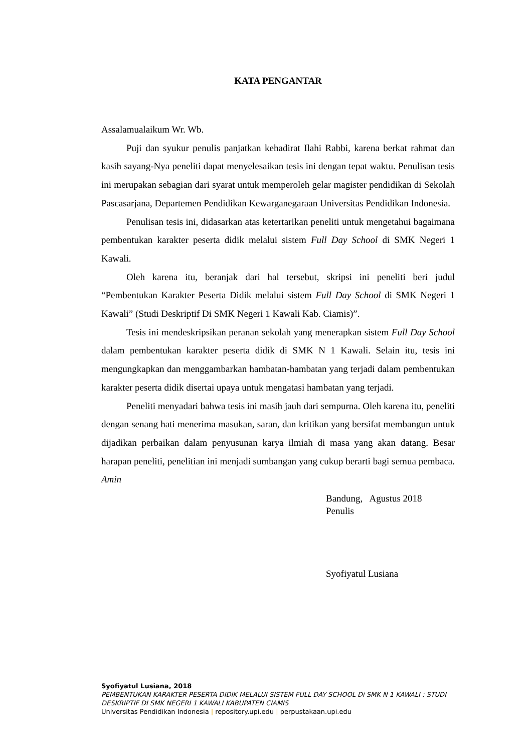KATA PENGANTAR
Assalamualaikum Wr. Wb.
Puji dan syukur penulis panjatkan kehadirat Ilahi Rabbi, karena berkat rahmat dan kasih sayang-Nya peneliti dapat menyelesaikan tesis ini dengan tepat waktu. Penulisan tesis ini merupakan sebagian dari syarat untuk memperoleh gelar magister pendidikan di Sekolah Pascasarjana, Departemen Pendidikan Kewarganegaraan Universitas Pendidikan Indonesia.
Penulisan tesis ini, didasarkan atas ketertarikan peneliti untuk mengetahui bagaimana pembentukan karakter peserta didik melalui sistem Full Day School di SMK Negeri 1 Kawali.
Oleh karena itu, beranjak dari hal tersebut, skripsi ini peneliti beri judul “Pembentukan Karakter Peserta Didik melalui sistem Full Day School di SMK Negeri 1 Kawali” (Studi Deskriptif Di SMK Negeri 1 Kawali Kab. Ciamis)”.
Tesis ini mendeskripsikan peranan sekolah yang menerapkan sistem Full Day School dalam pembentukan karakter peserta didik di SMK N 1 Kawali. Selain itu, tesis ini mengungkapkan dan menggambarkan hambatan-hambatan yang terjadi dalam pembentukan karakter peserta didik disertai upaya untuk mengatasi hambatan yang terjadi.
Peneliti menyadari bahwa tesis ini masih jauh dari sempurna. Oleh karena itu, peneliti dengan senang hati menerima masukan, saran, dan kritikan yang bersifat membangun untuk dijadikan perbaikan dalam penyusunan karya ilmiah di masa yang akan datang. Besar harapan peneliti, penelitian ini menjadi sumbangan yang cukup berarti bagi semua pembaca. Amin
Bandung, Agustus 2018
Penulis
Syofiyatul Lusiana
Syofiyatul Lusiana, 2018
PEMBENTUKAN KARAKTER PESERTA DIDIK MELALUI SISTEM FULL DAY SCHOOL Di SMK N 1 KAWALI : STUDI DESKRIPTIF DI SMK NEGERI 1 KAWALI KABUPATEN CIAMIS
Universitas Pendidikan Indonesia | repository.upi.edu | perpustakaan.upi.edu